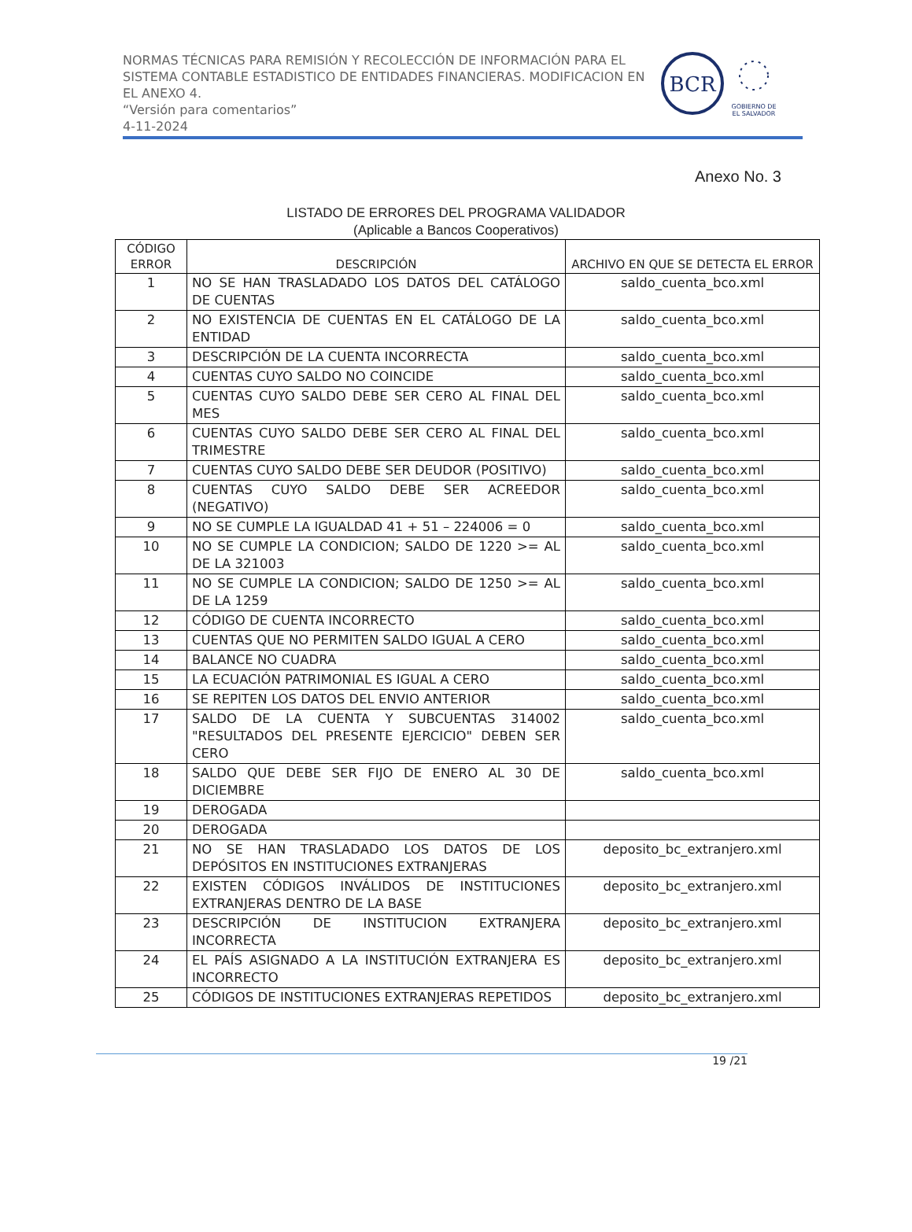NORMAS TÉCNICAS PARA REMISIÓN Y RECOLECCIÓN DE INFORMACIÓN PARA EL SISTEMA CONTABLE ESTADISTICO DE ENTIDADES FINANCIERAS. MODIFICACION EN EL ANEXO 4.
“Versión para comentarios”
4-11-2024
BCR
GOBIERNO DE
EL SALVADOR
Anexo No. 3
LISTADO DE ERRORES DEL PROGRAMA VALIDADOR
(Aplicable a Bancos Cooperativos)
| CÓDIGO ERROR | DESCRIPCIÓN | ARCHIVO EN QUE SE DETECTA EL ERROR |
| --- | --- | --- |
| 1 | NO SE HAN TRASLADADO LOS DATOS DEL CATÁLOGO DE CUENTAS | saldo_cuenta_bco.xml |
| 2 | NO EXISTENCIA DE CUENTAS EN EL CATÁLOGO DE LA ENTIDAD | saldo_cuenta_bco.xml |
| 3 | DESCRIPCIÓN DE LA CUENTA INCORRECTA | saldo_cuenta_bco.xml |
| 4 | CUENTAS CUYO SALDO NO COINCIDE | saldo_cuenta_bco.xml |
| 5 | CUENTAS CUYO SALDO DEBE SER CERO AL FINAL DEL MES | saldo_cuenta_bco.xml |
| 6 | CUENTAS CUYO SALDO DEBE SER CERO AL FINAL DEL TRIMESTRE | saldo_cuenta_bco.xml |
| 7 | CUENTAS CUYO SALDO DEBE SER DEUDOR (POSITIVO) | saldo_cuenta_bco.xml |
| 8 | CUENTAS CUYO SALDO DEBE SER ACREEDOR (NEGATIVO) | saldo_cuenta_bco.xml |
| 9 | NO SE CUMPLE LA IGUALDAD 41 + 51 – 224006 = 0 | saldo_cuenta_bco.xml |
| 10 | NO SE CUMPLE LA CONDICION; SALDO DE 1220 >= AL DE LA 321003 | saldo_cuenta_bco.xml |
| 11 | NO SE CUMPLE LA CONDICION; SALDO DE 1250 >= AL DE LA 1259 | saldo_cuenta_bco.xml |
| 12 | CÓDIGO DE CUENTA INCORRECTO | saldo_cuenta_bco.xml |
| 13 | CUENTAS QUE NO PERMITEN SALDO IGUAL A CERO | saldo_cuenta_bco.xml |
| 14 | BALANCE NO CUADRA | saldo_cuenta_bco.xml |
| 15 | LA ECUACIÓN PATRIMONIAL ES IGUAL A CERO | saldo_cuenta_bco.xml |
| 16 | SE REPITEN LOS DATOS DEL ENVIO ANTERIOR | saldo_cuenta_bco.xml |
| 17 | SALDO DE LA CUENTA Y SUBCUENTAS 314002 "RESULTADOS DEL PRESENTE EJERCICIO" DEBEN SER CERO | saldo_cuenta_bco.xml |
| 18 | SALDO QUE DEBE SER FIJO DE ENERO AL 30 DE DICIEMBRE | saldo_cuenta_bco.xml |
| 19 | DEROGADA | |
| 20 | DEROGADA | |
| 21 | NO SE HAN TRASLADADO LOS DATOS DE LOS DEPÓSITOS EN INSTITUCIONES EXTRANJERAS | deposito_bc_extranjero.xml |
| 22 | EXISTEN CÓDIGOS INVÁLIDOS DE INSTITUCIONES EXTRANJERAS DENTRO DE LA BASE | deposito_bc_extranjero.xml |
| 23 | DESCRIPCIÓN DE INSTITUCION EXTRANJERA INCORRECTA | deposito_bc_extranjero.xml |
| 24 | EL PAÍS ASIGNADO A LA INSTITUCIÓN EXTRANJERA ES INCORRECTO | deposito_bc_extranjero.xml |
| 25 | CÓDIGOS DE INSTITUCIONES EXTRANJERAS REPETIDOS | deposito_bc_extranjero.xml |
19 /21